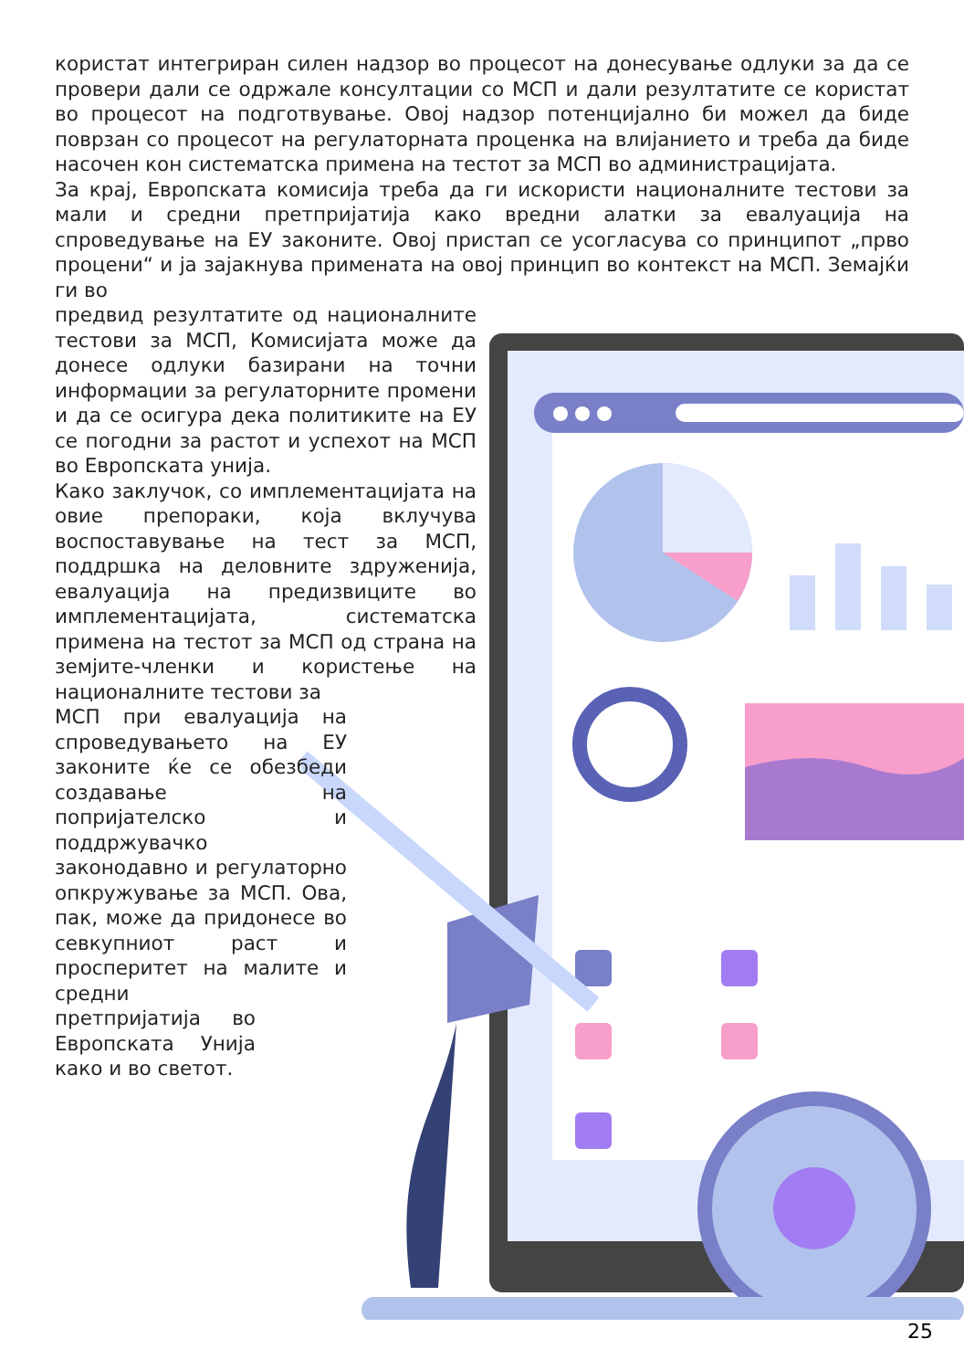користат интегриран силен надзор во процесот на донесување одлуки за да се провери дали се одржале консултации со МСП и дали резултатите се користат во процесот на подготвување. Овој надзор потенцијално би можел да биде поврзан со процесот на регулаторната проценка на влијанието и треба да биде насочен кон систематска примена на тестот за МСП во администрацијата.
За крај, Европската комисија треба да ги искористи националните тестови за мали и средни претпријатија како вредни алатки за евалуација на спроведување на ЕУ законите. Овој пристап се усогласува со принципот „прво процени“ и ја зајакнува примената на овој принцип во контекст на МСП. Земајќи ги во
предвид резултатите од националните тестови за МСП, Комисијата може да донесе одлуки базирани на точни информации за регулаторните промени и да се осигура дека политиките на ЕУ се погодни за растот и успехот на МСП во Европската унија.
Како заклучок, со имплементацијата на овие препораки, која вклучува воспоставување на тест за МСП, поддршка на деловните здруженија, евалуација на предизвиците во имплементацијата, систематска примена на тестот за МСП од страна на земјите-членки и користење на националните тестови за
МСП при евалуација на спроведувањето на ЕУ законите ќе се обезбеди создавање на попријателско и поддржувачко законодавно и регулаторно опкружување за МСП. Ова, пак, може да придонесе во севкупниот раст и просперитет на малите и средни
претпријатија во Европската Унија како и во светот.
25